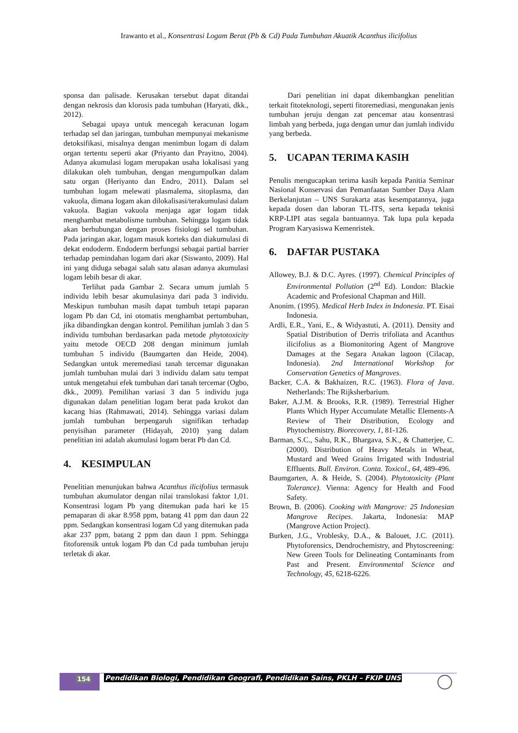Irawanto et al., Konsentrasi Logam Berat (Pb & Cd) Pada Tumbuhan Akuatik Acanthus ilicifolius
sponsa dan palisade. Kerusakan tersebut dapat ditandai dengan nekrosis dan klorosis pada tumbuhan (Haryati, dkk., 2012).
Sebagai upaya untuk mencegah keracunan logam terhadap sel dan jaringan, tumbuhan mempunyai mekanisme detoksifikasi, misalnya dengan menimbun logam di dalam organ tertentu seperti akar (Priyanto dan Prayitno, 2004). Adanya akumulasi logam merupakan usaha lokalisasi yang dilakukan oleh tumbuhan, dengan mengumpulkan dalam satu organ (Heriyanto dan Endro, 2011). Dalam sel tumbuhan logam melewati plasmalema, sitoplasma, dan vakuola, dimana logam akan dilokalisasi/terakumulasi dalam vakuola. Bagian vakuola menjaga agar logam tidak menghambat metabolisme tumbuhan. Sehingga logam tidak akan berhubungan dengan proses fisiologi sel tumbuhan. Pada jaringan akar, logam masuk korteks dan diakumulasi di dekat endoderm. Endoderm berfungsi sebagai partial barrier terhadap pemindahan logam dari akar (Siswanto, 2009). Hal ini yang diduga sebagai salah satu alasan adanya akumulasi logam lebih besar di akar.
Terlihat pada Gambar 2. Secara umum jumlah 5 individu lebih besar akumulasinya dari pada 3 individu. Meskipun tumbuhan masih dapat tumbuh tetapi paparan logam Pb dan Cd, ini otomatis menghambat pertumbuhan, jika dibandingkan dengan kontrol. Pemilihan jumlah 3 dan 5 individu tumbuhan berdasarkan pada metode phytotoxicity yaitu metode OECD 208 dengan minimum jumlah tumbuhan 5 individu (Baumgarten dan Heide, 2004). Sedangkan untuk meremediasi tanah tercemar digunakan jumlah tumbuhan mulai dari 3 individu dalam satu tempat untuk mengetahui efek tumbuhan dari tanah tercemar (Ogbo, dkk., 2009). Pemilihan variasi 3 dan 5 individu juga digunakan dalam penelitian logam berat pada krokot dan kacang hias (Rahmawati, 2014). Sehingga variasi dalam jumlah tumbuhan berpengaruh signifikan terhadap penyisihan parameter (Hidayah, 2010) yang dalam penelitian ini adalah akumulasi logam berat Pb dan Cd.
4. KESIMPULAN
Penelitian menunjukan bahwa Acanthus ilicifolius termasuk tumbuhan akumulator dengan nilai translokasi faktor 1,01. Konsentrasi logam Pb yang ditemukan pada hari ke 15 pemaparan di akar 8.958 ppm, batang 41 ppm dan daun 22 ppm. Sedangkan konsentrasi logam Cd yang ditemukan pada akar 237 ppm, batang 2 ppm dan daun 1 ppm. Sehingga fitoforensik untuk logam Pb dan Cd pada tumbuhan jeruju terletak di akar.
Dari penelitian ini dapat dikembangkan penelitian terkait fitoteknologi, seperti fitoremediasi, mengunakan jenis tumbuhan jeruju dengan zat pencemar atau konsentrasi limbah yang berbeda, juga dengan umur dan jumlah individu yang berbeda.
5. UCAPAN TERIMA KASIH
Penulis mengucapkan terima kasih kepada Panitia Seminar Nasional Konservasi dan Pemanfaatan Sumber Daya Alam Berkelanjutan – UNS Surakarta atas kesempatannya, juga kepada dosen dan laboran TL-ITS, serta kepada teknisi KRP-LIPI atas segala bantuannya. Tak lupa pula kepada Program Karyasiswa Kemenristek.
6. DAFTAR PUSTAKA
Allowey, B.J. & D.C. Ayres. (1997). Chemical Principles of Environmental Pollution (2<sup>nd</sup> Ed). London: Blackie Academic and Profesional Chapman and Hill.
Anonim. (1995). Medical Herb Index in Indonesia. PT. Eisai Indonesia.
Ardli, E.R., Yani, E., & Widyastuti, A. (2011). Density and Spatial Distribution of Derris trifoliata and Acanthus ilicifolius as a Biomonitoring Agent of Mangrove Damages at the Segara Anakan lagoon (Cilacap, Indonesia). 2nd International Workshop for Conservation Genetics of Mangroves.
Backer, C.A. & Bakhaizen, R.C. (1963). Flora of Java. Netherlands: The Rijksherbarium.
Baker, A.J.M. & Brooks, R.R. (1989). Terrestrial Higher Plants Which Hyper Accumulate Metallic Elements-A Review of Their Distribution, Ecology and Phytochemistry. Biorecovery, 1, 81-126.
Barman, S.C., Sahu, R.K., Bhargava, S.K., & Chatterjee, C. (2000). Distribution of Heavy Metals in Wheat, Mustard and Weed Grains Irrigated with Industrial Effluents. Bull. Environ. Conta. Toxicol., 64, 489-496.
Baumgarten, A. & Heide, S. (2004). Phytotoxicity (Plant Tolerance). Vienna: Agency for Health and Food Safety.
Brown, B. (2006). Cooking with Mangrove: 25 Indonesian Mangrove Recipes. Jakarta, Indonesia: MAP (Mangrove Action Project).
Burken, J.G., Vroblesky, D.A., & Balouet, J.C. (2011). Phytoforensics, Dendrochemistry, and Phytoscreening: New Green Tools for Delineating Contaminants from Past and Present. Environmental Science and Technology, 45, 6218-6226.
154 Pendidikan Biologi, Pendidikan Geografi, Pendidikan Sains, PKLH – FKIP UNS